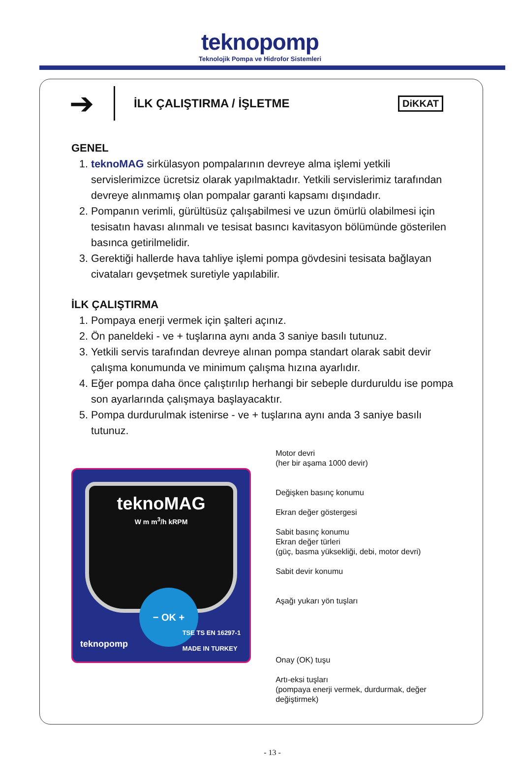teknopomp
Teknolojik Pompa ve Hidrofor Sistemleri
➔
İLK ÇALIŞTIRMA / İŞLETME
DiKKAT
GENEL
1. teknoMAG sirkülasyon pompalarının devreye alma işlemi yetkili servislerimizce ücretsiz olarak yapılmaktadır. Yetkili servislerimiz tarafından devreye alınmamış olan pompalar garanti kapsamı dışındadır.
2. Pompanın verimli, gürültüsüz çalışabilmesi ve uzun ömürlü olabilmesi için tesisatın havası alınmalı ve tesisat basıncı kavitasyon bölümünde gösterilen basınca getirilmelidir.
3. Gerektiği hallerde hava tahliye işlemi pompa gövdesini tesisata bağlayan civataları gevşetmek suretiyle yapılabilir.
İLK ÇALIŞTIRMA
1. Pompaya enerji vermek için şalteri açınız.
2. Ön paneldeki - ve + tuşlarına aynı anda 3 saniye basılı tutunuz.
3. Yetkili servis tarafından devreye alınan pompa standart olarak sabit devir çalışma konumunda ve minimum çalışma hızına ayarlıdır.
4. Eğer pompa daha önce çalıştırılıp herhangi bir sebeple durduruldu ise pompa son ayarlarında çalışmaya başlayacaktır.
5. Pompa durdurulmak istenirse - ve + tuşlarına aynı anda 3 saniye basılı tutunuz.
teknoMAG
W m m<sup>3</sup>/h kRPM
− OK +
teknopomp
TSE TS EN 16297-1
MADE IN TURKEY
Motor devri
(her bir aşama 1000 devir)
Değişken basınç konumu
Ekran değer göstergesi
Sabit basınç konumu
Ekran değer türleri
(güç, basma yüksekliği, debi, motor devri)
Sabit devir konumu
Aşağı yukarı yön tuşları
Onay (OK) tuşu
Artı-eksi tuşları
(pompaya enerji vermek, durdurmak, değer değiştirmek)
- 13 -